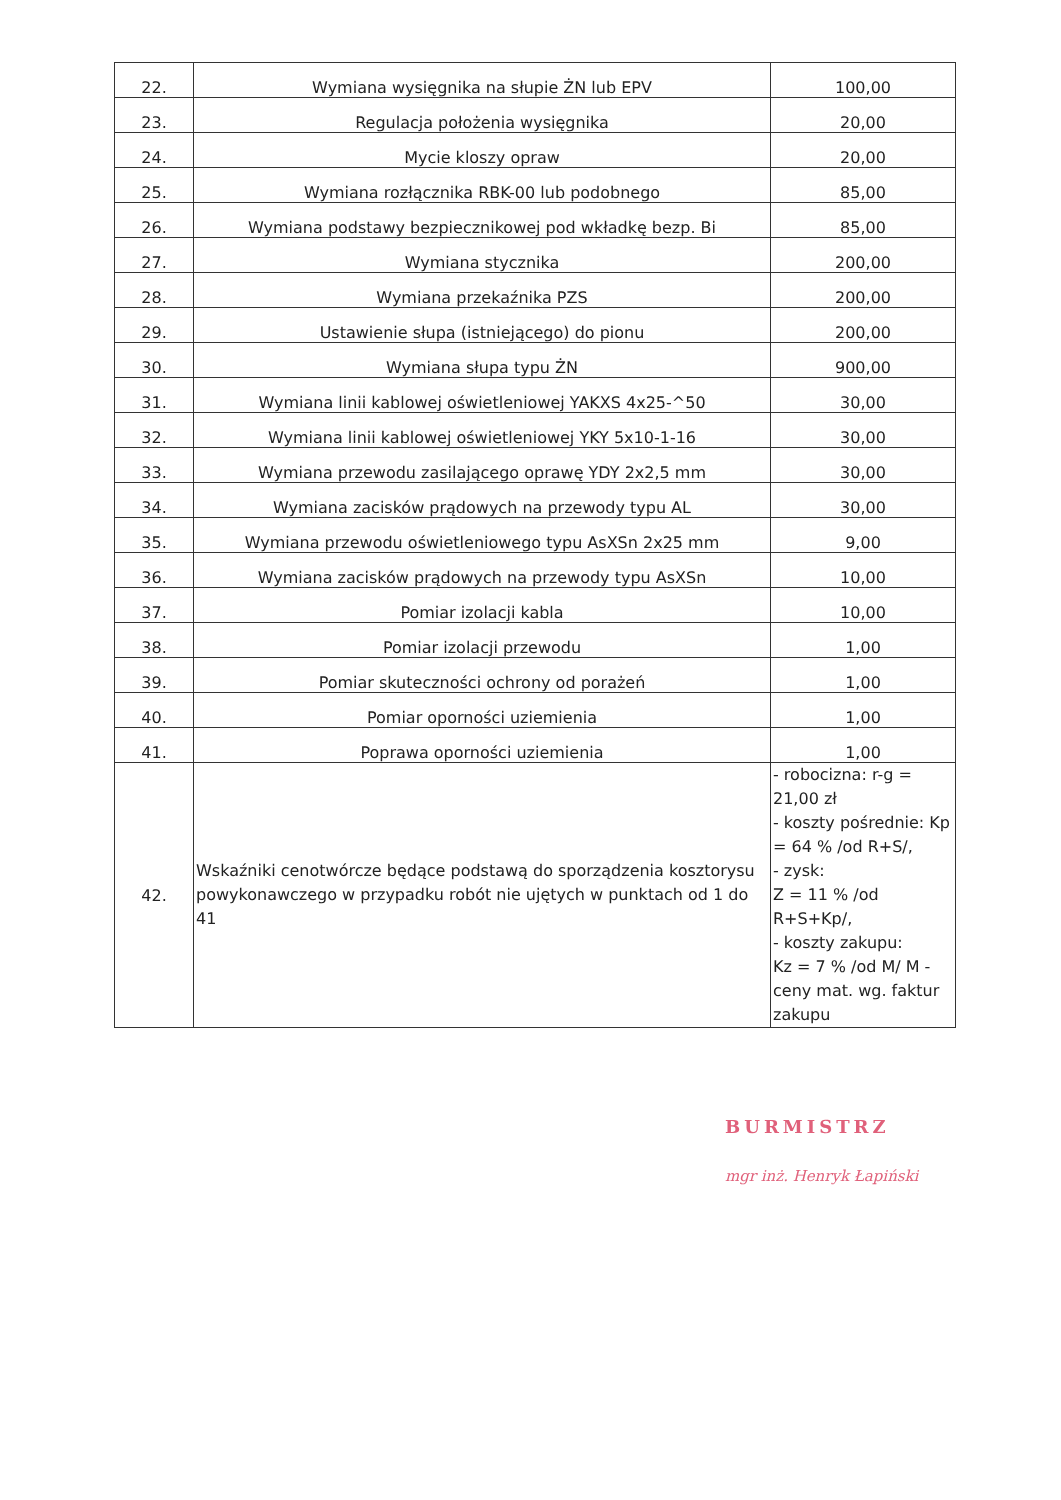| 22. | Wymiana wysięgnika na słupie ŻN lub EPV | 100,00 |
| 23. | Regulacja położenia wysięgnika | 20,00 |
| 24. | Mycie kloszy opraw | 20,00 |
| 25. | Wymiana rozłącznika RBK-00 lub podobnego | 85,00 |
| 26. | Wymiana podstawy bezpiecznikowej pod wkładkę bezp. Bi | 85,00 |
| 27. | Wymiana stycznika | 200,00 |
| 28. | Wymiana przekaźnika PZS | 200,00 |
| 29. | Ustawienie słupa (istniejącego) do pionu | 200,00 |
| 30. | Wymiana słupa typu ŻN | 900,00 |
| 31. | Wymiana linii kablowej oświetleniowej YAKXS 4x25-^50 | 30,00 |
| 32. | Wymiana linii kablowej oświetleniowej YKY 5x10-1-16 | 30,00 |
| 33. | Wymiana przewodu zasilającego oprawę YDY 2x2,5 mm | 30,00 |
| 34. | Wymiana zacisków prądowych na przewody typu AL | 30,00 |
| 35. | Wymiana przewodu oświetleniowego typu AsXSn 2x25 mm | 9,00 |
| 36. | Wymiana zacisków prądowych na przewody typu AsXSn | 10,00 |
| 37. | Pomiar izolacji kabla | 10,00 |
| 38. | Pomiar izolacji przewodu | 1,00 |
| 39. | Pomiar skuteczności ochrony od porażeń | 1,00 |
| 40. | Pomiar oporności uziemienia | 1,00 |
| 41. | Poprawa oporności uziemienia | 1,00 |
| 42. | Wskaźniki cenotwórcze będące podstawą do sporządzenia kosztorysu powykonawczego w przypadku robót nie ujętych w punktach od 1 do 41 | - robocizna: r-g = 21,00 zł - koszty pośrednie: Kp = 64 % /od R+S/, - zysk: Z = 11 % /od R+S+Kp/, - koszty zakupu: Kz = 7 % /od M/ M - ceny mat. wg. faktur zakupu |
BURMISTRZ
mgr inż. Henryk Łapiński